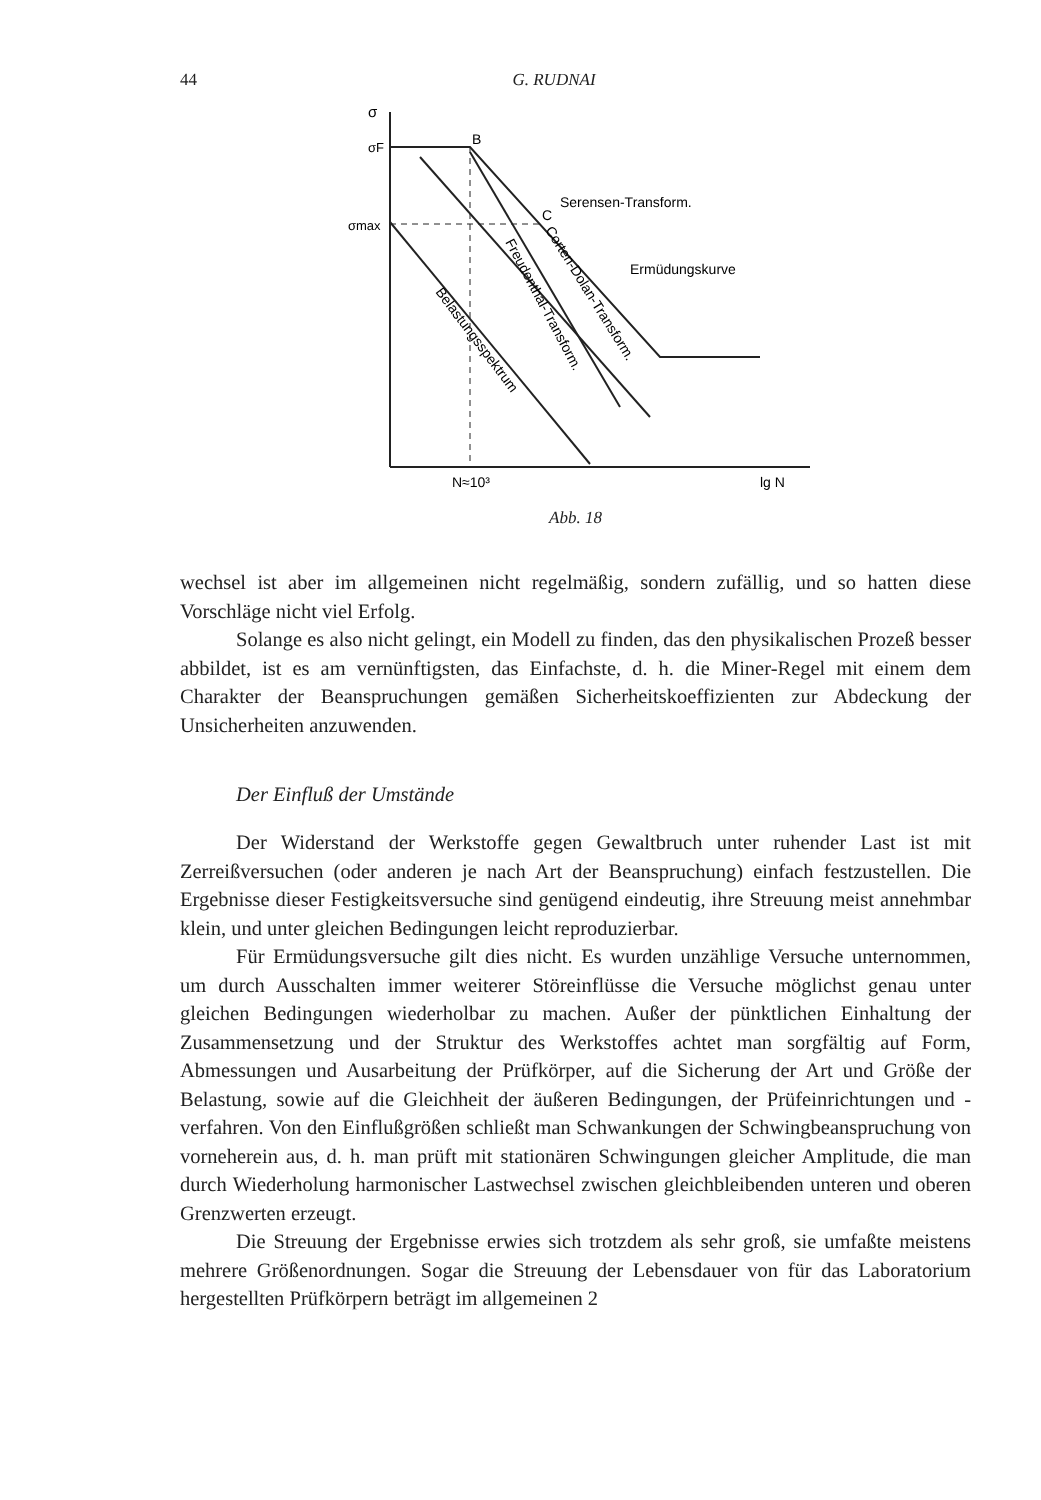44 G. RUDNAI
σ
σF
σmax
B
C
Serensen-Transform.
Ermüdungskurve
Belastungsspektrum
Freudenthal-Transform.
Corten-Dolan-Transform.
N≈10³
lg N
Abb. 18
wechsel ist aber im allgemeinen nicht regelmäßig, sondern zufällig, und so hatten diese Vorschläge nicht viel Erfolg.
Solange es also nicht gelingt, ein Modell zu finden, das den physikalischen Prozeß besser abbildet, ist es am vernünftigsten, das Einfachste, d. h. die Miner-Regel mit einem dem Charakter der Beanspruchungen gemäßen Sicherheitskoeffizienten zur Abdeckung der Unsicherheiten anzuwenden.
Der Einfluß der Umstände
Der Widerstand der Werkstoffe gegen Gewaltbruch unter ruhender Last ist mit Zerreißversuchen (oder anderen je nach Art der Beanspruchung) einfach festzustellen. Die Ergebnisse dieser Festigkeitsversuche sind genügend eindeutig, ihre Streuung meist annehmbar klein, und unter gleichen Bedingungen leicht reproduzierbar.
Für Ermüdungsversuche gilt dies nicht. Es wurden unzählige Versuche unternommen, um durch Ausschalten immer weiterer Störeinflüsse die Versuche möglichst genau unter gleichen Bedingungen wiederholbar zu machen. Außer der pünktlichen Einhaltung der Zusammensetzung und der Struktur des Werkstoffes achtet man sorgfältig auf Form, Abmessungen und Ausarbeitung der Prüfkörper, auf die Sicherung der Art und Größe der Belastung, sowie auf die Gleichheit der äußeren Bedingungen, der Prüfeinrichtungen und -verfahren. Von den Einflußgrößen schließt man Schwankungen der Schwingbeanspruchung von vorneherein aus, d. h. man prüft mit stationären Schwingungen gleicher Amplitude, die man durch Wiederholung harmonischer Lastwechsel zwischen gleichbleibenden unteren und oberen Grenzwerten erzeugt.
Die Streuung der Ergebnisse erwies sich trotzdem als sehr groß, sie umfaßte meistens mehrere Größenordnungen. Sogar die Streuung der Lebensdauer von für das Laboratorium hergestellten Prüfkörpern beträgt im allgemeinen 2